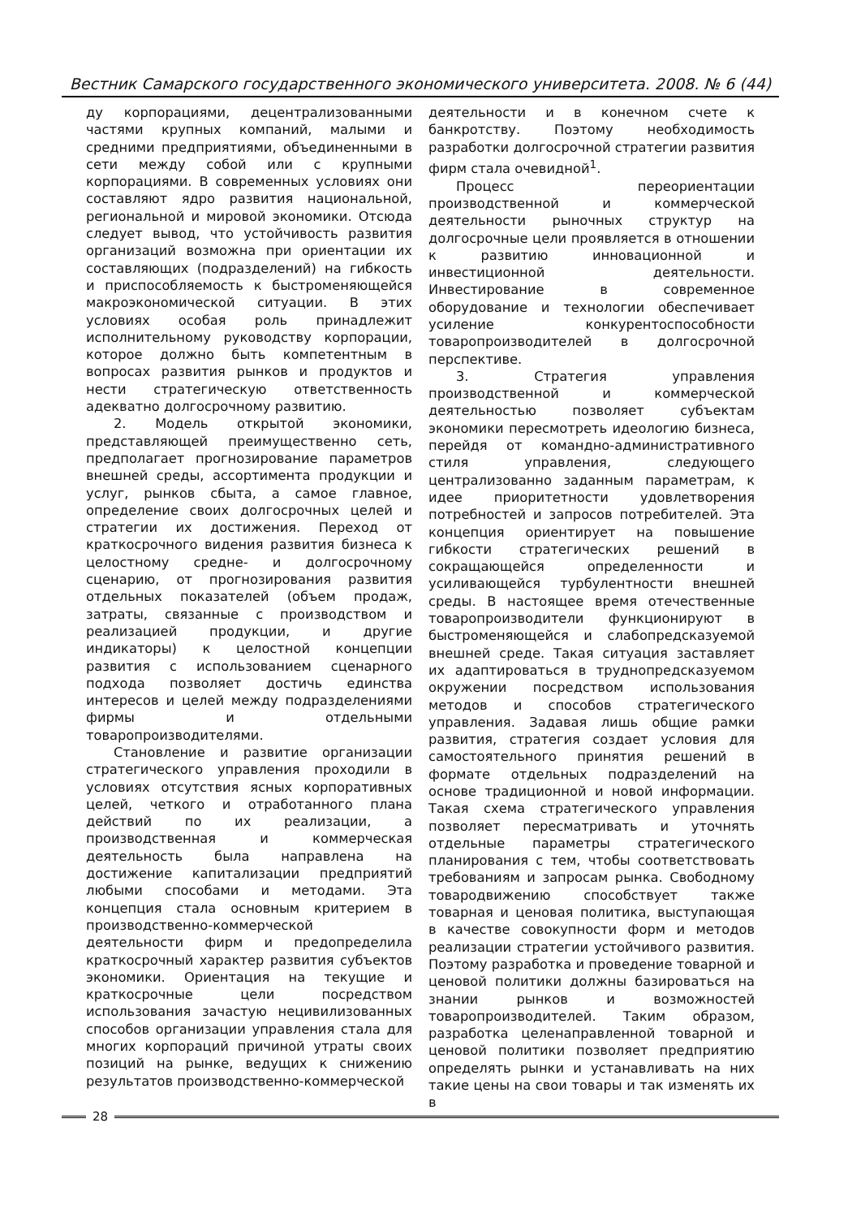Вестник Самарского государственного экономического университета. 2008. № 6 (44)
ду корпорациями, децентрализованными частями крупных компаний, малыми и средними предприятиями, объединенными в сети между собой или с крупными корпорациями. В современных условиях они составляют ядро развития национальной, региональной и мировой экономики. Отсюда следует вывод, что устойчивость развития организаций возможна при ориентации их составляющих (подразделений) на гибкость и приспособляемость к быстроменяющейся макроэкономической ситуации. В этих условиях особая роль принадлежит исполнительному руководству корпорации, которое должно быть компетентным в вопросах развития рынков и продуктов и нести стратегическую ответственность адекватно долгосрочному развитию.
2. Модель открытой экономики, представляющей преимущественно сеть, предполагает прогнозирование параметров внешней среды, ассортимента продукции и услуг, рынков сбыта, а самое главное, определение своих долгосрочных целей и стратегии их достижения. Переход от краткосрочного видения развития бизнеса к целостному средне- и долгосрочному сценарию, от прогнозирования развития отдельных показателей (объем продаж, затраты, связанные с производством и реализацией продукции, и другие индикаторы) к целостной концепции развития с использованием сценарного подхода позволяет достичь единства интересов и целей между подразделениями фирмы и отдельными товаропроизводителями.
Становление и развитие организации стратегического управления проходили в условиях отсутствия ясных корпоративных целей, четкого и отработанного плана действий по их реализации, а производственная и коммерческая деятельность была направлена на достижение капитализации предприятий любыми способами и методами. Эта концепция стала основным критерием в производственно-коммерческой деятельности фирм и предопределила краткосрочный характер развития субъектов экономики. Ориентация на текущие и краткосрочные цели посредством использования зачастую нецивилизованных способов организации управления стала для многих корпораций причиной утраты своих позиций на рынке, ведущих к снижению результатов производственно-коммерческой
деятельности и в конечном счете к банкротству. Поэтому необходимость разработки долгосрочной стратегии развития фирм стала очевидной<sup>1</sup>.
Процесс переориентации производственной и коммерческой деятельности рыночных структур на долгосрочные цели проявляется в отношении к развитию инновационной и инвестиционной деятельности. Инвестирование в современное оборудование и технологии обеспечивает усиление конкурентоспособности товаропроизводителей в долгосрочной перспективе.
3. Стратегия управления производственной и коммерческой деятельностью позволяет субъектам экономики пересмотреть идеологию бизнеса, перейдя от командно-административного стиля управления, следующего централизованно заданным параметрам, к идее приоритетности удовлетворения потребностей и запросов потребителей. Эта концепция ориентирует на повышение гибкости стратегических решений в сокращающейся определенности и усиливающейся турбулентности внешней среды. В настоящее время отечественные товаропроизводители функционируют в быстроменяющейся и слабопредсказуемой внешней среде. Такая ситуация заставляет их адаптироваться в труднопредсказуемом окружении посредством использования методов и способов стратегического управления. Задавая лишь общие рамки развития, стратегия создает условия для самостоятельного принятия решений в формате отдельных подразделений на основе традиционной и новой информации. Такая схема стратегического управления позволяет пересматривать и уточнять отдельные параметры стратегического планирования с тем, чтобы соответствовать требованиям и запросам рынка. Свободному товародвижению способствует также товарная и ценовая политика, выступающая в качестве совокупности форм и методов реализации стратегии устойчивого развития. Поэтому разработка и проведение товарной и ценовой политики должны базироваться на знании рынков и возможностей товаропроизводителей. Таким образом, разработка целенаправленной товарной и ценовой политики позволяет предприятию определять рынки и устанавливать на них такие цены на свои товары и так изменять их в
28